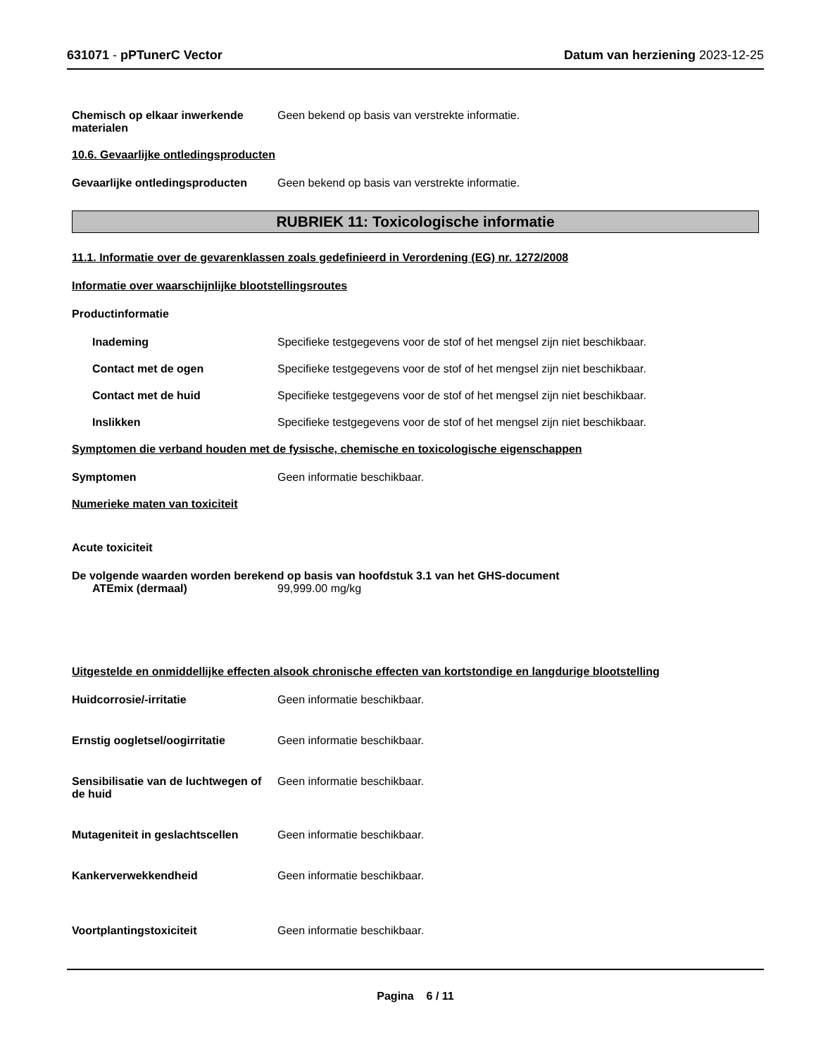631071 - pPTunerC Vector Datum van herziening 2023-12-25
Chemisch op elkaar inwerkende materialen
Geen bekend op basis van verstrekte informatie.
10.6. Gevaarlijke ontledingsproducten
Gevaarlijke ontledingsproducten
Geen bekend op basis van verstrekte informatie.
RUBRIEK 11: Toxicologische informatie
11.1. Informatie over de gevarenklassen zoals gedefinieerd in Verordening (EG) nr. 1272/2008
Informatie over waarschijnlijke blootstellingsroutes
Productinformatie
Inademing Specifieke testgegevens voor de stof of het mengsel zijn niet beschikbaar.
Contact met de ogen Specifieke testgegevens voor de stof of het mengsel zijn niet beschikbaar.
Contact met de huid Specifieke testgegevens voor de stof of het mengsel zijn niet beschikbaar.
Inslikken Specifieke testgegevens voor de stof of het mengsel zijn niet beschikbaar.
Symptomen die verband houden met de fysische, chemische en toxicologische eigenschappen
Symptomen Geen informatie beschikbaar.
Numerieke maten van toxiciteit
Acute toxiciteit
De volgende waarden worden berekend op basis van hoofdstuk 3.1 van het GHS-document
ATEmix (dermaal) 99,999.00 mg/kg
Uitgestelde en onmiddellijke effecten alsook chronische effecten van kortstondige en langdurige blootstelling
Huidcorrosie/-irritatie Geen informatie beschikbaar.
Ernstig oogletsel/oogirritatie Geen informatie beschikbaar.
Sensibilisatie van de luchtwegen of de huid
Geen informatie beschikbaar.
Mutageniteit in geslachtscellen
Geen informatie beschikbaar.
Kankerverwekkendheid Geen informatie beschikbaar.
Voortplantingstoxiciteit Geen informatie beschikbaar.
Pagina 6 / 11